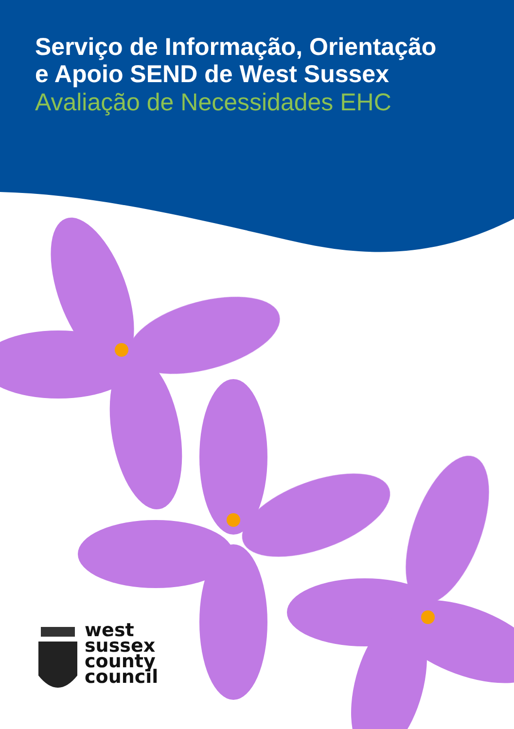Serviço de Informação, Orientação
e Apoio SEND de West Sussex
Avaliação de Necessidades EHC
west
sussex
county
council